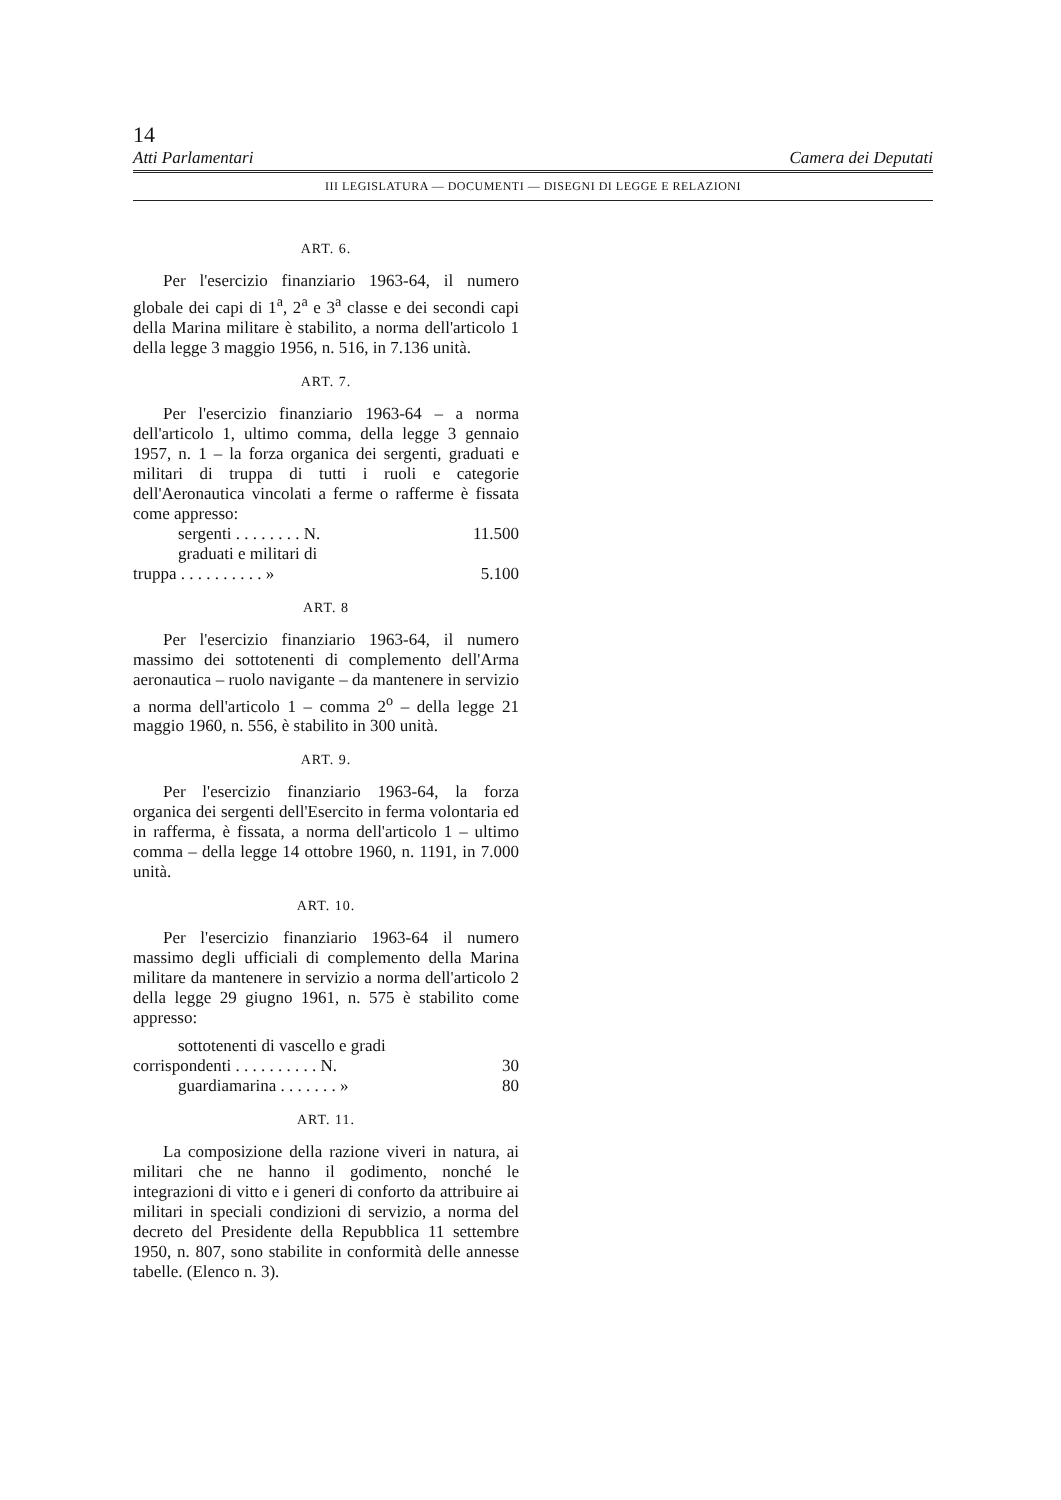14
Atti Parlamentari Camera dei Deputati
III LEGISLATURA — DOCUMENTI — DISEGNI DI LEGGE E RELAZIONI
ART. 6.
Per l'esercizio finanziario 1963-64, il numero globale dei capi di 1<sup>a</sup>, 2<sup>a</sup> e 3<sup>a</sup> classe e dei secondi capi della Marina militare è stabilito, a norma dell'articolo 1 della legge 3 maggio 1956, n. 516, in 7.136 unità.
ART. 7.
Per l'esercizio finanziario 1963-64 – a norma dell'articolo 1, ultimo comma, della legge 3 gennaio 1957, n. 1 – la forza organica dei sergenti, graduati e militari di truppa di tutti i ruoli e categorie dell'Aeronautica vincolati a ferme o rafferme è fissata come appresso:
sergenti . . . . . . . . N. 11.500
graduati e militari di
truppa . . . . . . . . . . » 5.100
ART. 8
Per l'esercizio finanziario 1963-64, il numero massimo dei sottotenenti di complemento dell'Arma aeronautica – ruolo navigante – da mantenere in servizio a norma dell'articolo 1 – comma 2<sup>o</sup> – della legge 21 maggio 1960, n. 556, è stabilito in 300 unità.
ART. 9.
Per l'esercizio finanziario 1963-64, la forza organica dei sergenti dell'Esercito in ferma volontaria ed in rafferma, è fissata, a norma dell'articolo 1 – ultimo comma – della legge 14 ottobre 1960, n. 1191, in 7.000 unità.
ART. 10.
Per l'esercizio finanziario 1963-64 il numero massimo degli ufficiali di complemento della Marina militare da mantenere in servizio a norma dell'articolo 2 della legge 29 giugno 1961, n. 575 è stabilito come appresso:
sottotenenti di vascello e gradi
corrispondenti . . . . . . . . . . N. 30
guardiamarina . . . . . . . » 80
ART. 11.
La composizione della razione viveri in natura, ai militari che ne hanno il godimento, nonché le integrazioni di vitto e i generi di conforto da attribuire ai militari in speciali condizioni di servizio, a norma del decreto del Presidente della Repubblica 11 settembre 1950, n. 807, sono stabilite in conformità delle annesse tabelle. (Elenco n. 3).